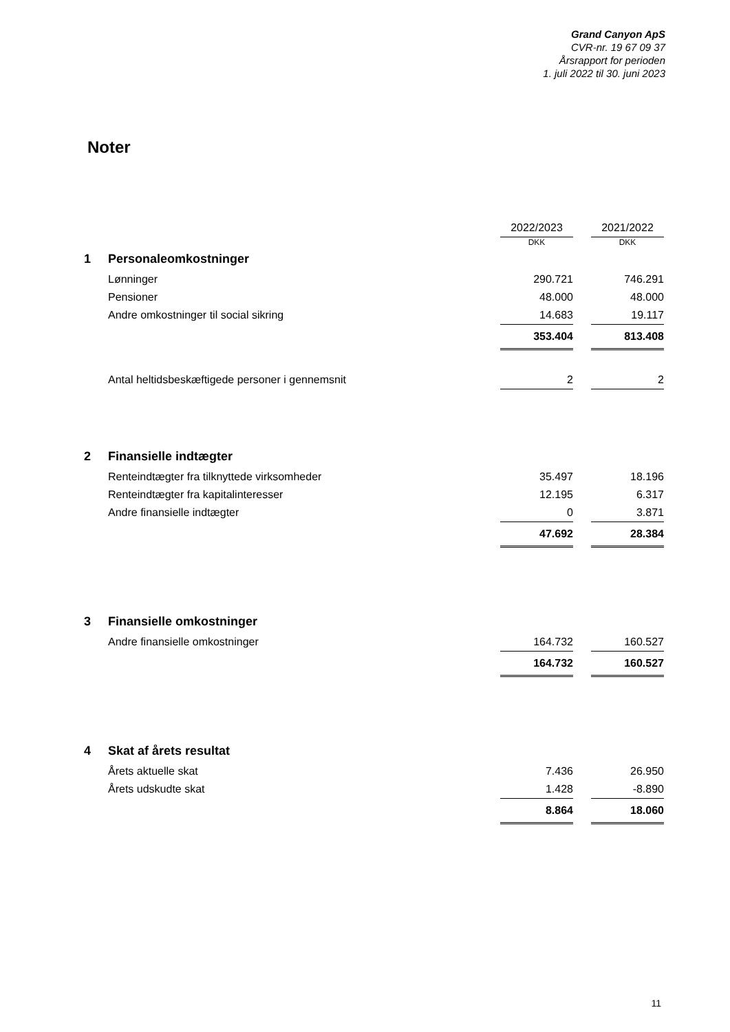Grand Canyon ApS
CVR-nr. 19 67 09 37
Årsrapport for perioden
1. juli 2022 til 30. juni 2023
Noter
| | | 2022/2023 | | 2021/2022 |
| | | DKK | | DKK |
| 1 | Personaleomkostninger | | | |
| | Lønninger | 290.721 | | 746.291 |
| | Pensioner | 48.000 | | 48.000 |
| | Andre omkostninger til social sikring | 14.683 | | 19.117 |
| | | 353.404 | | 813.408 |
| | Antal heltidsbeskæftigede personer i gennemsnit | 2 | | 2 |
| 2 | Finansielle indtægter | | | |
| | Renteindtægter fra tilknyttede virksomheder | 35.497 | | 18.196 |
| | Renteindtægter fra kapitalinteresser | 12.195 | | 6.317 |
| | Andre finansielle indtægter | 0 | | 3.871 |
| | | 47.692 | | 28.384 |
| 3 | Finansielle omkostninger | | | |
| | Andre finansielle omkostninger | 164.732 | | 160.527 |
| | | 164.732 | | 160.527 |
| 4 | Skat af årets resultat | | | |
| | Årets aktuelle skat | 7.436 | | 26.950 |
| | Årets udskudte skat | 1.428 | | -8.890 |
| | | 8.864 | | 18.060 |
11